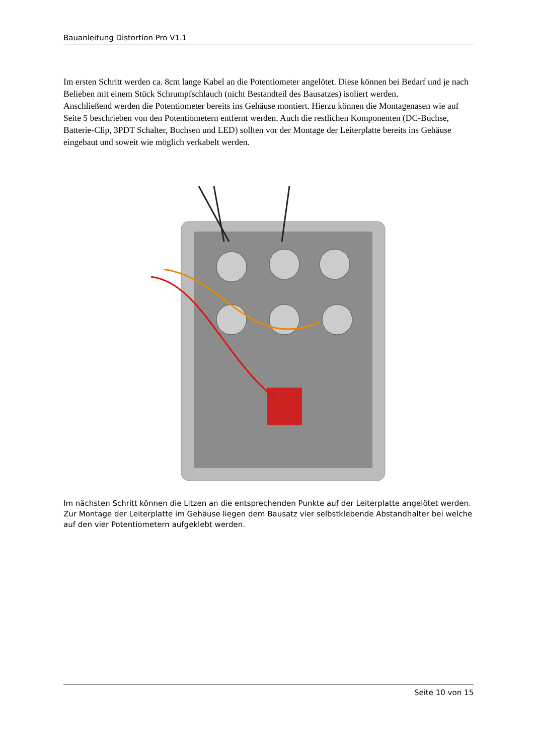Bauanleitung Distortion Pro V1.1
Im ersten Schritt werden ca. 8cm lange Kabel an die Potentiometer angelötet. Diese können bei Bedarf und je nach Belieben mit einem Stück Schrumpfschlauch (nicht Bestandteil des Bausatzes) isoliert werden.
Anschließend werden die Potentiometer bereits ins Gehäuse montiert. Hierzu können die Montagenasen wie auf Seite 5 beschrieben von den Potentiometern entfernt werden. Auch die restlichen Komponenten (DC-Buchse, Batterie-Clip, 3PDT Schalter, Buchsen und LED) sollten vor der Montage der Leiterplatte bereits ins Gehäuse eingebaut und soweit wie möglich verkabelt werden.
Im nächsten Schritt können die Litzen an die entsprechenden Punkte auf der Leiterplatte angelötet werden. Zur Montage der Leiterplatte im Gehäuse liegen dem Bausatz vier selbstklebende Abstandhalter bei welche auf den vier Potentiometern aufgeklebt werden.
Seite 10 von 15